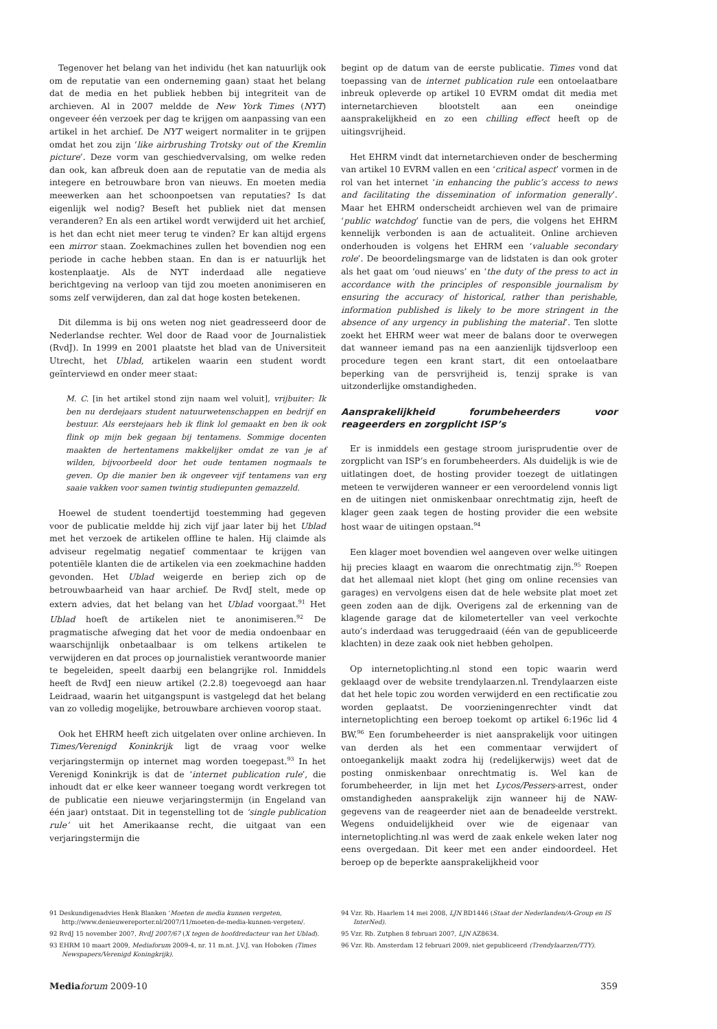Tegenover het belang van het individu (het kan natuurlijk ook om de reputatie van een onderneming gaan) staat het belang dat de media en het publiek hebben bij integriteit van de archieven. Al in 2007 meldde de New York Times (NYT) ongeveer één verzoek per dag te krijgen om aanpassing van een artikel in het archief. De NYT weigert normaliter in te grijpen omdat het zou zijn ‘like airbrushing Trotsky out of the Kremlin picture’. Deze vorm van geschiedvervalsing, om welke reden dan ook, kan afbreuk doen aan de reputatie van de media als integere en betrouwbare bron van nieuws. En moeten media meewerken aan het schoonpoetsen van reputaties? Is dat eigenlijk wel nodig? Beseft het publiek niet dat mensen veranderen? En als een artikel wordt verwijderd uit het archief, is het dan echt niet meer terug te vinden? Er kan altijd ergens een mirror staan. Zoekmachines zullen het bovendien nog een periode in cache hebben staan. En dan is er natuurlijk het kostenplaatje. Als de NYT inderdaad alle negatieve berichtgeving na verloop van tijd zou moeten anonimiseren en soms zelf verwijderen, dan zal dat hoge kosten betekenen.
Dit dilemma is bij ons weten nog niet geadresseerd door de Nederlandse rechter. Wel door de Raad voor de Journalistiek (RvdJ). In 1999 en 2001 plaatste het blad van de Universiteit Utrecht, het Ublad, artikelen waarin een student wordt geïnterviewd en onder meer staat:
M. C. [in het artikel stond zijn naam wel voluit], vrijbuiter: Ik ben nu derdejaars student natuurwetenschappen en bedrijf en bestuur. Als eerstejaars heb ik flink lol gemaakt en ben ik ook flink op mijn bek gegaan bij tentamens. Sommige docenten maakten de hertentamens makkelijker omdat ze van je af wilden, bijvoorbeeld door het oude tentamen nogmaals te geven. Op die manier ben ik ongeveer vijf tentamens van erg saaie vakken voor samen twintig studiepunten gemazzeld.
Hoewel de student toendertijd toestemming had gegeven voor de publicatie meldde hij zich vijf jaar later bij het Ublad met het verzoek de artikelen offline te halen. Hij claimde als adviseur regelmatig negatief commentaar te krijgen van potentiële klanten die de artikelen via een zoekmachine hadden gevonden. Het Ublad weigerde en beriep zich op de betrouwbaarheid van haar archief. De RvdJ stelt, mede op extern advies, dat het belang van het Ublad voorgaat.<sup>91</sup> Het Ublad hoeft de artikelen niet te anonimiseren.<sup>92</sup> De pragmatische afweging dat het voor de media ondoenbaar en waarschijnlijk onbetaalbaar is om telkens artikelen te verwijderen en dat proces op journalistiek verantwoorde manier te begeleiden, speelt daarbij een belangrijke rol. Inmiddels heeft de RvdJ een nieuw artikel (2.2.8) toegevoegd aan haar Leidraad, waarin het uitgangspunt is vastgelegd dat het belang van zo volledig mogelijke, betrouwbare archieven voorop staat.
Ook het EHRM heeft zich uitgelaten over online archieven. In Times/Verenigd Koninkrijk ligt de vraag voor welke verjaringstermijn op internet mag worden toegepast.<sup>93</sup> In het Verenigd Koninkrijk is dat de ‘internet publication rule’, die inhoudt dat er elke keer wanneer toegang wordt verkregen tot de publicatie een nieuwe verjaringstermijn (in Engeland van één jaar) ontstaat. Dit in tegenstelling tot de ‘single publication rule’ uit het Amerikaanse recht, die uitgaat van een verjaringstermijn die
begint op de datum van de eerste publicatie. Times vond dat toepassing van de internet publication rule een ontoelaatbare inbreuk opleverde op artikel 10 EVRM omdat dit media met internetarchieven blootstelt aan een oneindige aansprakelijkheid en zo een chilling effect heeft op de uitingsvrijheid.
Het EHRM vindt dat internetarchieven onder de bescherming van artikel 10 EVRM vallen en een ‘critical aspect’ vormen in de rol van het internet ‘in enhancing the public’s access to news and facilitating the dissemination of information generally’. Maar het EHRM onderscheidt archieven wel van de primaire ‘public watchdog’ functie van de pers, die volgens het EHRM kennelijk verbonden is aan de actualiteit. Online archieven onderhouden is volgens het EHRM een ‘valuable secondary role’. De beoordelingsmarge van de lidstaten is dan ook groter als het gaat om ‘oud nieuws’ en ‘the duty of the press to act in accordance with the principles of responsible journalism by ensuring the accuracy of historical, rather than perishable, information published is likely to be more stringent in the absence of any urgency in publishing the material’. Ten slotte zoekt het EHRM weer wat meer de balans door te overwegen dat wanneer iemand pas na een aanzienlijk tijdsverloop een procedure tegen een krant start, dit een ontoelaatbare beperking van de persvrijheid is, tenzij sprake is van uitzonderlijke omstandigheden.
Aansprakelijkheid forumbeheerders voor reageerders en zorgplicht ISP’s
Er is inmiddels een gestage stroom jurisprudentie over de zorgplicht van ISP’s en forumbeheerders. Als duidelijk is wie de uitlatingen doet, de hosting provider toezegt de uitlatingen meteen te verwijderen wanneer er een veroordelend vonnis ligt en de uitingen niet onmiskenbaar onrechtmatig zijn, heeft de klager geen zaak tegen de hosting provider die een website host waar de uitingen opstaan.<sup>94</sup>
Een klager moet bovendien wel aangeven over welke uitingen hij precies klaagt en waarom die onrechtmatig zijn.<sup>95</sup> Roepen dat het allemaal niet klopt (het ging om online recensies van garages) en vervolgens eisen dat de hele website plat moet zet geen zoden aan de dijk. Overigens zal de erkenning van de klagende garage dat de kilometerteller van veel verkochte auto’s inderdaad was teruggedraaid (één van de gepubliceerde klachten) in deze zaak ook niet hebben geholpen.
Op internetoplichting.nl stond een topic waarin werd geklaagd over de website trendylaarzen.nl. Trendylaarzen eiste dat het hele topic zou worden verwijderd en een rectificatie zou worden geplaatst. De voorzieningenrechter vindt dat internetoplichting een beroep toekomt op artikel 6:196c lid 4 BW.<sup>96</sup> Een forumbeheerder is niet aansprakelijk voor uitingen van derden als het een commentaar verwijdert of ontoegankelijk maakt zodra hij (redelijkerwijs) weet dat de posting onmiskenbaar onrechtmatig is. Wel kan de forumbeheerder, in lijn met het Lycos/Pessers-arrest, onder omstandigheden aansprakelijk zijn wanneer hij de NAW-gegevens van de reageerder niet aan de benadeelde verstrekt. Wegens onduidelijkheid over wie de eigenaar van internetoplichting.nl was werd de zaak enkele weken later nog eens overgedaan. Dit keer met een ander eindoordeel. Het beroep op de beperkte aansprakelijkheid voor
91 Deskundigenadvies Henk Blanken ‘Moeten de media kunnen vergeten, http://www.denieuwereporter.nl/2007/11/moeten-de-media-kunnen-vergeten/.
92 RvdJ 15 november 2007, RvdJ 2007/67 (X tegen de hoofdredacteur van het Ublad).
93 EHRM 10 maart 2009, Mediaforum 2009-4, nr. 11 m.nt. J.V.J. van Hoboken (Times Newspapers/Verenigd Koningkrijk).
94 Vzr. Rb. Haarlem 14 mei 2008, LJN BD1446 (Staat der Nederlanden/A-Group en IS InterNed).
95 Vzr. Rb. Zutphen 8 februari 2007, LJN AZ8634.
96 Vzr. Rb. Amsterdam 12 februari 2009, niet gepubliceerd (Trendylaarzen/TTY).
Media forum 2009-10 359